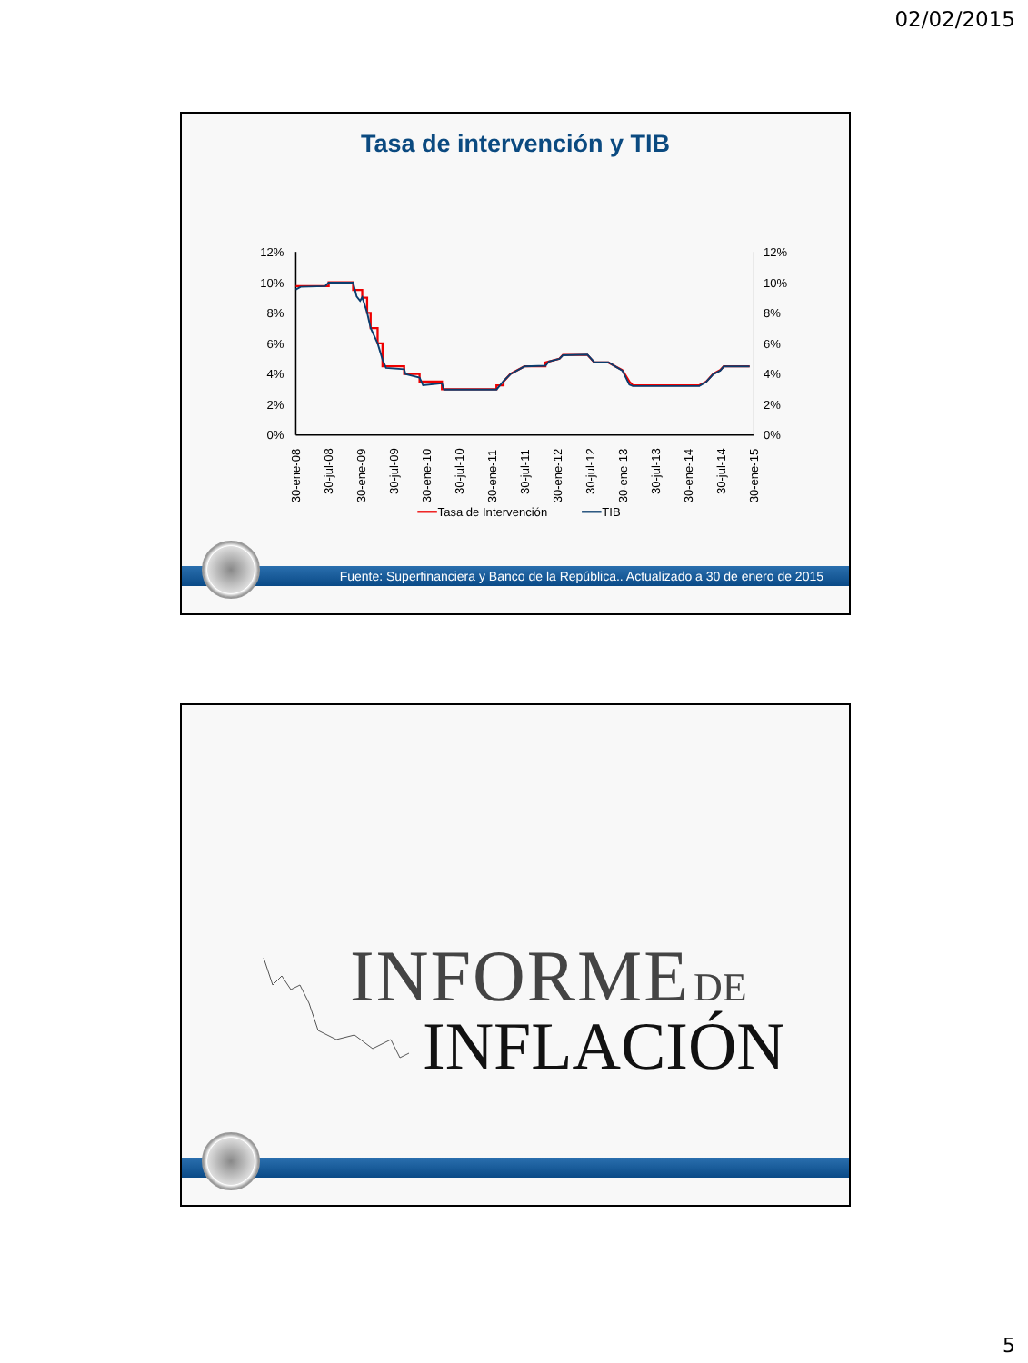02/02/2015
Tasa de intervención y TIB
12%
10%
8%
6%
4%
2%
0%
12%
10%
8%
6%
4%
2%
0%
30-ene-08
30-jul-08
30-ene-09
30-jul-09
30-ene-10
30-jul-10
30-ene-11
30-jul-11
30-ene-12
30-jul-12
30-ene-13
30-jul-13
30-ene-14
30-jul-14
30-ene-15
Tasa de Intervención
TIB
Fuente: Superfinanciera y Banco de la República.. Actualizado a 30 de enero de 2015
INFORME DE
INFLACIÓN
5